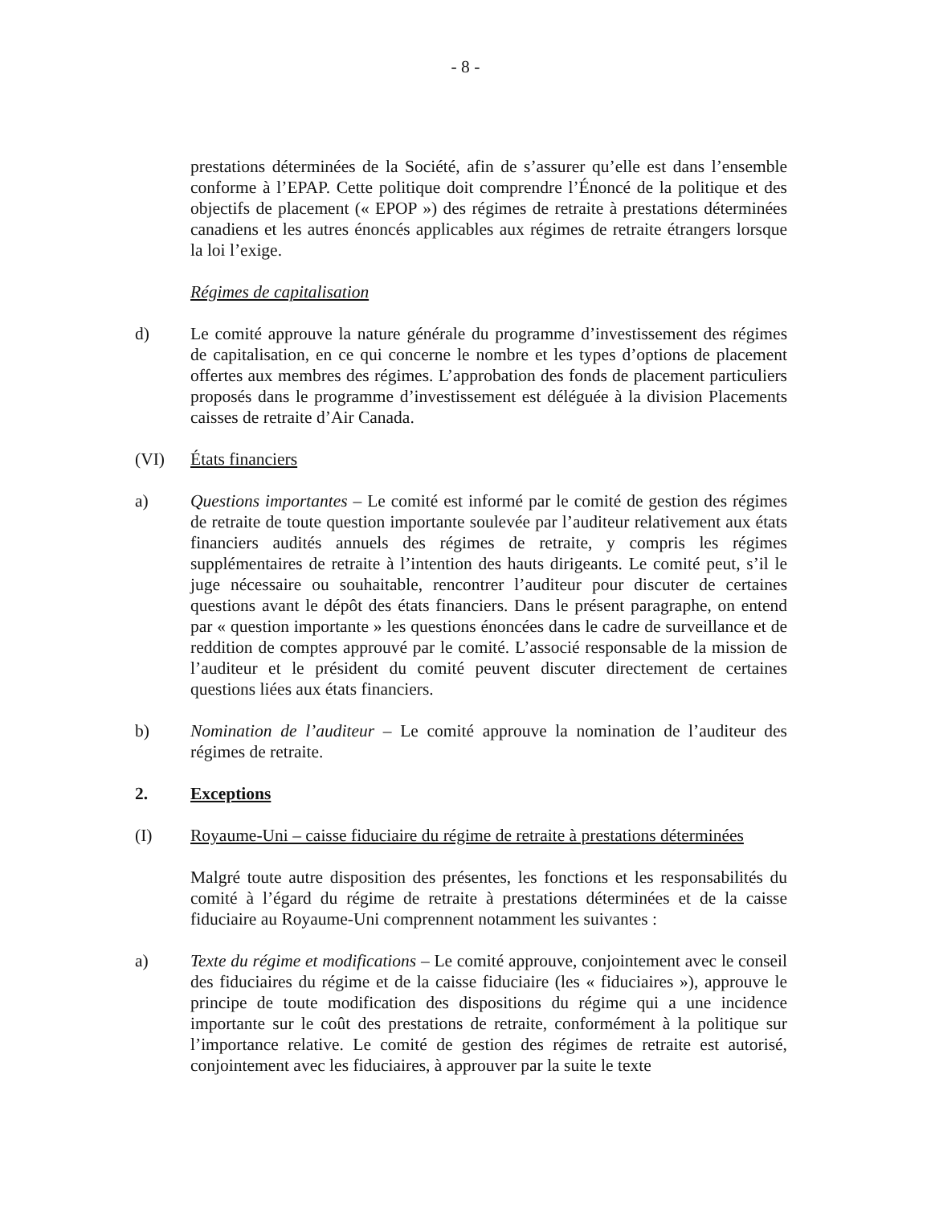- 8 -
prestations déterminées de la Société, afin de s’assurer qu’elle est dans l’ensemble conforme à l’EPAP. Cette politique doit comprendre l’Énoncé de la politique et des objectifs de placement (« EPOP ») des régimes de retraite à prestations déterminées canadiens et les autres énoncés applicables aux régimes de retraite étrangers lorsque la loi l’exige.
Régimes de capitalisation
d) Le comité approuve la nature générale du programme d’investissement des régimes de capitalisation, en ce qui concerne le nombre et les types d’options de placement offertes aux membres des régimes. L’approbation des fonds de placement particuliers proposés dans le programme d’investissement est déléguée à la division Placements caisses de retraite d’Air Canada.
(VI) États financiers
a) Questions importantes – Le comité est informé par le comité de gestion des régimes de retraite de toute question importante soulevée par l’auditeur relativement aux états financiers audités annuels des régimes de retraite, y compris les régimes supplémentaires de retraite à l’intention des hauts dirigeants. Le comité peut, s’il le juge nécessaire ou souhaitable, rencontrer l’auditeur pour discuter de certaines questions avant le dépôt des états financiers. Dans le présent paragraphe, on entend par « question importante » les questions énoncées dans le cadre de surveillance et de reddition de comptes approuvé par le comité. L’associé responsable de la mission de l’auditeur et le président du comité peuvent discuter directement de certaines questions liées aux états financiers.
b) Nomination de l’auditeur – Le comité approuve la nomination de l’auditeur des régimes de retraite.
2. Exceptions
(I) Royaume-Uni – caisse fiduciaire du régime de retraite à prestations déterminées
Malgré toute autre disposition des présentes, les fonctions et les responsabilités du comité à l’égard du régime de retraite à prestations déterminées et de la caisse fiduciaire au Royaume-Uni comprennent notamment les suivantes :
a) Texte du régime et modifications – Le comité approuve, conjointement avec le conseil des fiduciaires du régime et de la caisse fiduciaire (les « fiduciaires »), approuve le principe de toute modification des dispositions du régime qui a une incidence importante sur le coût des prestations de retraite, conformément à la politique sur l’importance relative. Le comité de gestion des régimes de retraite est autorisé, conjointement avec les fiduciaires, à approuver par la suite le texte